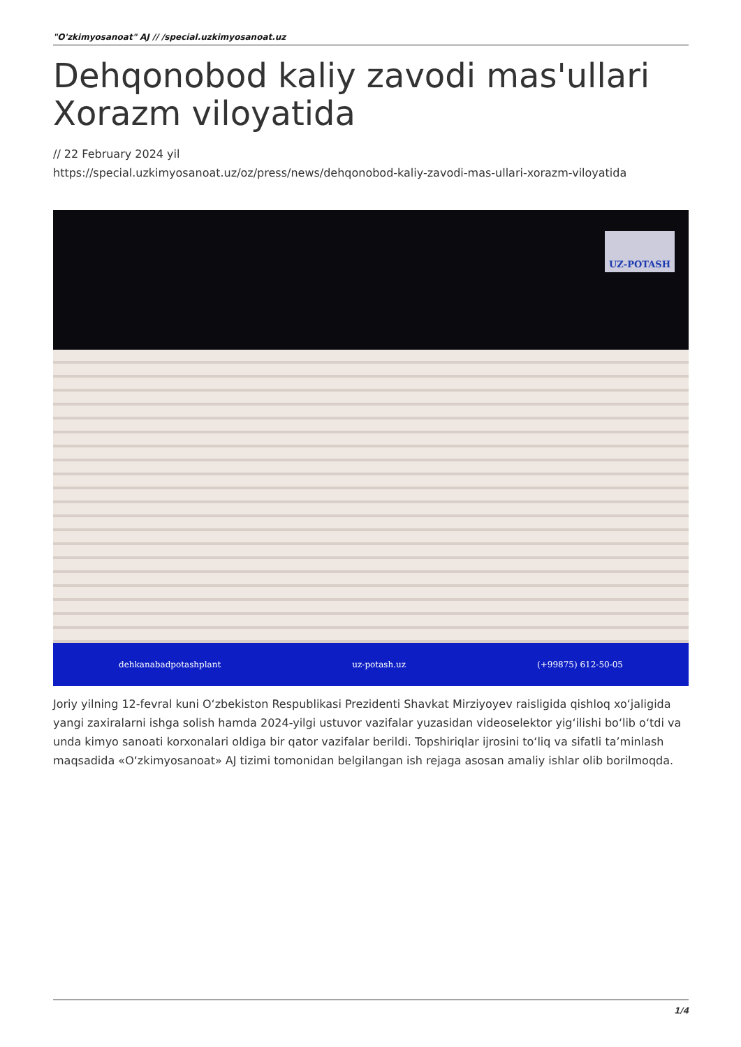"O'zkimyosanoat" AJ // /special.uzkimyosanoat.uz
Dehqonobod kaliy zavodi mas'ullari Xorazm viloyatida
// 22 February 2024 yil
https://special.uzkimyosanoat.uz/oz/press/news/dehqonobod-kaliy-zavodi-mas-ullari-xorazm-viloyatida
dehkanabadpotashplant uz-potash.uz (+99875) 612-50-05
UZ-POTASH
Joriy yilning 12-fevral kuni O‘zbekiston Respublikasi Prezidenti Shavkat Mirziyoyev raisligida qishloq xo‘jaligida yangi zaxiralarni ishga solish hamda 2024-yilgi ustuvor vazifalar yuzasidan videoselektor yig‘ilishi bo‘lib o‘tdi va unda kimyo sanoati korxonalari oldiga bir qator vazifalar berildi. Topshiriqlar ijrosini to‘liq va sifatli ta’minlash maqsadida «O‘zkimyosanoat» AJ tizimi tomonidan belgilangan ish rejaga asosan amaliy ishlar olib borilmoqda.
1/4